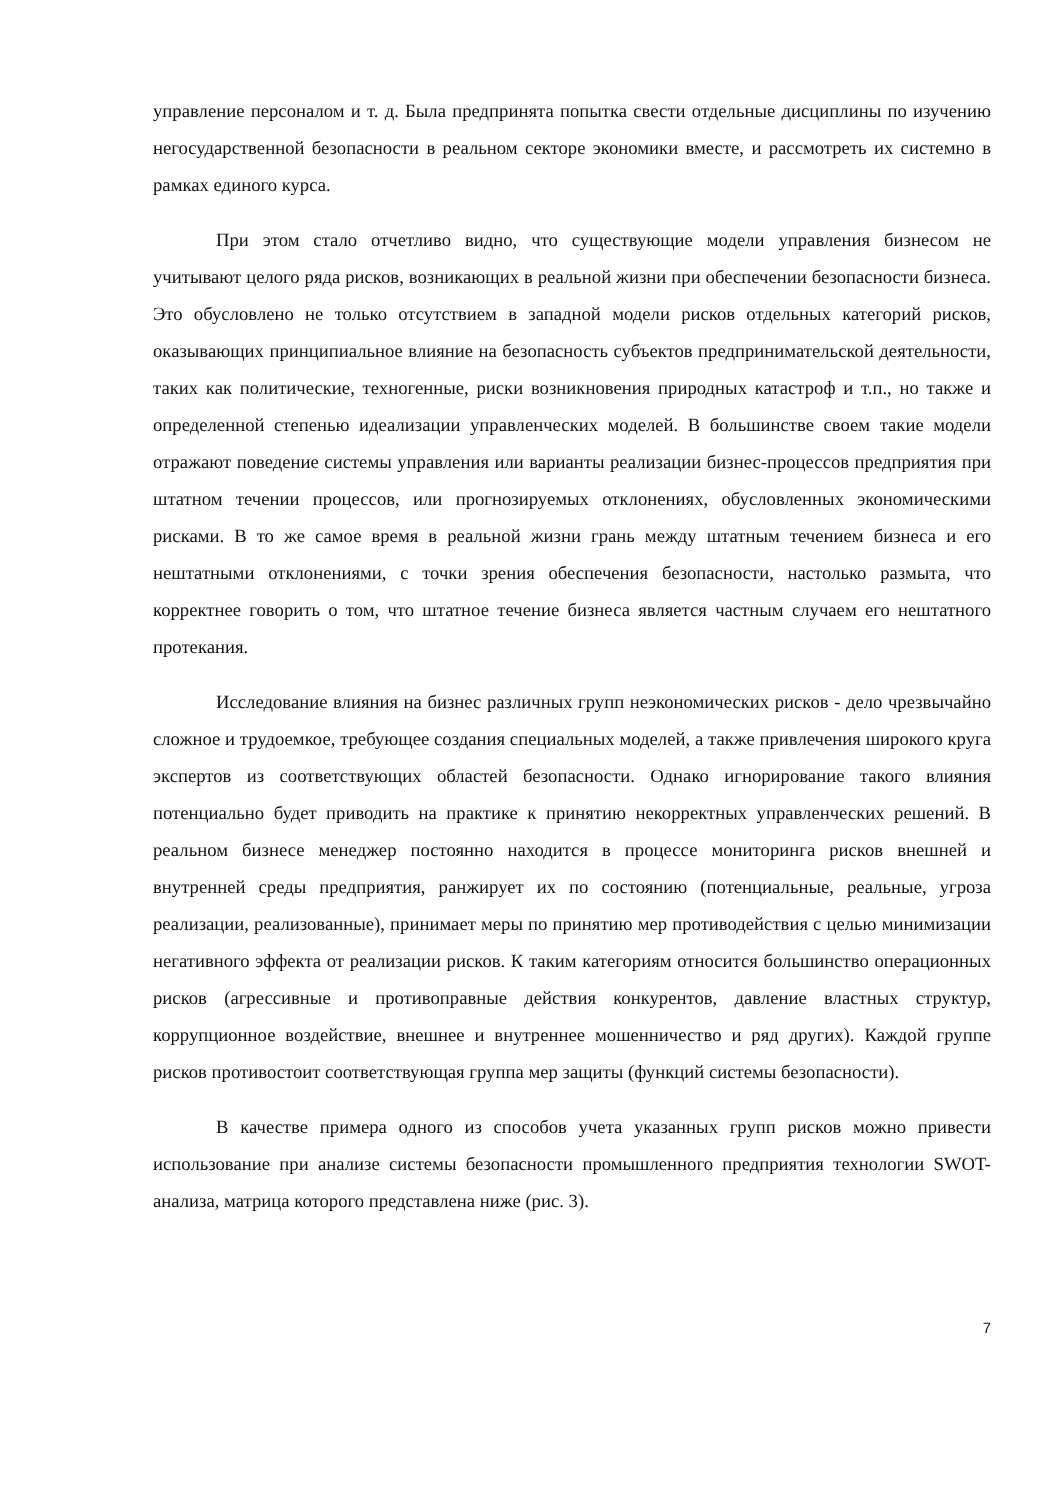управление персоналом и т. д. Была предпринята попытка свести отдельные дисциплины по изучению негосударственной безопасности в реальном секторе экономики вместе, и рассмотреть их системно в рамках единого курса.
При этом стало отчетливо видно, что существующие модели управления бизнесом не учитывают целого ряда рисков, возникающих в реальной жизни при обеспечении безопасности бизнеса. Это обусловлено не только отсутствием в западной модели рисков отдельных категорий рисков, оказывающих принципиальное влияние на безопасность субъектов предпринимательской деятельности, таких как политические, техногенные, риски возникновения природных катастроф и т.п., но также и определенной степенью идеализации управленческих моделей. В большинстве своем такие модели отражают поведение системы управления или варианты реализации бизнес-процессов предприятия при штатном течении процессов, или прогнозируемых отклонениях, обусловленных экономическими рисками. В то же самое время в реальной жизни грань между штатным течением бизнеса и его нештатными отклонениями, с точки зрения обеспечения безопасности, настолько размыта, что корректнее говорить о том, что штатное течение бизнеса является частным случаем его нештатного протекания.
Исследование влияния на бизнес различных групп неэкономических рисков - дело чрезвычайно сложное и трудоемкое, требующее создания специальных моделей, а также привлечения широкого круга экспертов из соответствующих областей безопасности. Однако игнорирование такого влияния потенциально будет приводить на практике к принятию некорректных управленческих решений. В реальном бизнесе менеджер постоянно находится в процессе мониторинга рисков внешней и внутренней среды предприятия, ранжирует их по состоянию (потенциальные, реальные, угроза реализации, реализованные), принимает меры по принятию мер противодействия с целью минимизации негативного эффекта от реализации рисков. К таким категориям относится большинство операционных рисков (агрессивные и противоправные действия конкурентов, давление властных структур, коррупционное воздействие, внешнее и внутреннее мошенничество и ряд других). Каждой группе рисков противостоит соответствующая группа мер защиты (функций системы безопасности).
В качестве примера одного из способов учета указанных групп рисков можно привести использование при анализе системы безопасности промышленного предприятия технологии SWOT- анализа, матрица которого представлена ниже (рис. 3).
7